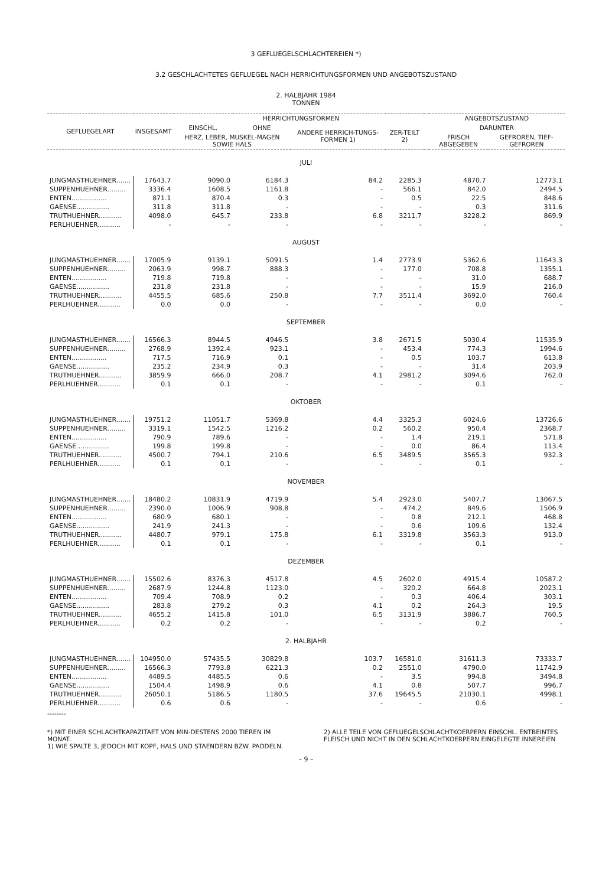3 GEFLUEGELSCHLACHTEREIEN *)
3.2 GESCHLACHTETES GEFLUEGEL NACH HERRICHTUNGSFORMEN UND ANGEBOTSZUSTAND
2. HALBJAHR 1984
TONNEN
| GEFLUEGELART | INSGESAMT | HERRICHTUNGSFORMEN | | | | | ANGEBOTSZUSTAND | |
| --- | --- | --- | --- | --- | --- | --- | --- | --- |
| | | EINSCHL. | OHNE | ANDERE HERRICH-TUNGS-FORMEN 1) | ZER-TEILT 2) | | DARUNTER | |
| | | HERZ, LEBER, MUSKEL-MAGEN SOWIE HALS | | | | | FRISCH ABGEGEBEN | GEFROREN, TIEF-GEFROREN |
| JULI | | | | | | | | |
| JUNGMASTHUEHNER....... | 17643.7 | 9090.0 | 6184.3 | 84.2 | 2285.3 | | 4870.7 | 12773.1 |
| SUPPENHUEHNER......... | 3336.4 | 1608.5 | 1161.8 | - | 566.1 | | 842.0 | 2494.5 |
| ENTEN................. | 871.1 | 870.4 | 0.3 | - | 0.5 | | 22.5 | 848.6 |
| GAENSE................ | 311.8 | 311.8 | - | - | - | | 0.3 | 311.6 |
| TRUTHUEHNER........... | 4098.0 | 645.7 | 233.8 | 6.8 | 3211.7 | | 3228.2 | 869.9 |
| PERLHUEHNER........... | - | - | - | - | - | | - | - |
| AUGUST | | | | | | | | |
| JUNGMASTHUEHNER....... | 17005.9 | 9139.1 | 5091.5 | 1.4 | 2773.9 | | 5362.6 | 11643.3 |
| SUPPENHUEHNER......... | 2063.9 | 998.7 | 888.3 | - | 177.0 | | 708.8 | 1355.1 |
| ENTEN................. | 719.8 | 719.8 | - | - | - | | 31.0 | 688.7 |
| GAENSE................ | 231.8 | 231.8 | - | - | - | | 15.9 | 216.0 |
| TRUTHUEHNER........... | 4455.5 | 685.6 | 250.8 | 7.7 | 3511.4 | | 3692.0 | 760.4 |
| PERLHUEHNER........... | 0.0 | 0.0 | - | - | - | | 0.0 | - |
| SEPTEMBER | | | | | | | | |
| JUNGMASTHUEHNER....... | 16566.3 | 8944.5 | 4946.5 | 3.8 | 2671.5 | | 5030.4 | 11535.9 |
| SUPPENHUEHNER......... | 2768.9 | 1392.4 | 923.1 | - | 453.4 | | 774.3 | 1994.6 |
| ENTEN................. | 717.5 | 716.9 | 0.1 | - | 0.5 | | 103.7 | 613.8 |
| GAENSE................ | 235.2 | 234.9 | 0.3 | - | - | | 31.4 | 203.9 |
| TRUTHUEHNER........... | 3859.9 | 666.0 | 208.7 | 4.1 | 2981.2 | | 3094.6 | 762.0 |
| PERLHUEHNER........... | 0.1 | 0.1 | - | - | - | | 0.1 | - |
| OKTOBER | | | | | | | | |
| JUNGMASTHUEHNER....... | 19751.2 | 11051.7 | 5369.8 | 4.4 | 3325.3 | | 6024.6 | 13726.6 |
| SUPPENHUEHNER......... | 3319.1 | 1542.5 | 1216.2 | 0.2 | 560.2 | | 950.4 | 2368.7 |
| ENTEN................. | 790.9 | 789.6 | - | - | 1.4 | | 219.1 | 571.8 |
| GAENSE................ | 199.8 | 199.8 | - | - | 0.0 | | 86.4 | 113.4 |
| TRUTHUEHNER........... | 4500.7 | 794.1 | 210.6 | 6.5 | 3489.5 | | 3565.3 | 932.3 |
| PERLHUEHNER........... | 0.1 | 0.1 | - | - | - | | 0.1 | - |
| NOVEMBER | | | | | | | | |
| JUNGMASTHUEHNER....... | 18480.2 | 10831.9 | 4719.9 | 5.4 | 2923.0 | | 5407.7 | 13067.5 |
| SUPPENHUEHNER......... | 2390.0 | 1006.9 | 908.8 | - | 474.2 | | 849.6 | 1506.9 |
| ENTEN................. | 680.9 | 680.1 | - | - | 0.8 | | 212.1 | 468.8 |
| GAENSE................ | 241.9 | 241.3 | - | - | 0.6 | | 109.6 | 132.4 |
| TRUTHUEHNER........... | 4480.7 | 979.1 | 175.8 | 6.1 | 3319.8 | | 3563.3 | 913.0 |
| PERLHUEHNER........... | 0.1 | 0.1 | - | - | - | | 0.1 | - |
| DEZEMBER | | | | | | | | |
| JUNGMASTHUEHNER....... | 15502.6 | 8376.3 | 4517.8 | 4.5 | 2602.0 | | 4915.4 | 10587.2 |
| SUPPENHUEHNER......... | 2687.9 | 1244.8 | 1123.0 | - | 320.2 | | 664.8 | 2023.1 |
| ENTEN................. | 709.4 | 708.9 | 0.2 | - | 0.3 | | 406.4 | 303.1 |
| GAENSE................ | 283.8 | 279.2 | 0.3 | 4.1 | 0.2 | | 264.3 | 19.5 |
| TRUTHUEHNER........... | 4655.2 | 1415.8 | 101.0 | 6.5 | 3131.9 | | 3886.7 | 760.5 |
| PERLHUEHNER........... | 0.2 | 0.2 | - | - | - | | 0.2 | - |
| 2. HALBJAHR | | | | | | | | |
| JUNGMASTHUEHNER....... | 104950.0 | 57435.5 | 30829.8 | 103.7 | 16581.0 | | 31611.3 | 73333.7 |
| SUPPENHUEHNER......... | 16566.3 | 7793.8 | 6221.3 | 0.2 | 2551.0 | | 4790.0 | 11742.9 |
| ENTEN................. | 4489.5 | 4485.5 | 0.6 | - | 3.5 | | 994.8 | 3494.8 |
| GAENSE................ | 1504.4 | 1498.9 | 0.6 | 4.1 | 0.8 | | 507.7 | 996.7 |
| TRUTHUEHNER........... | 26050.1 | 5186.5 | 1180.5 | 37.6 | 19645.5 | | 21030.1 | 4998.1 |
| PERLHUEHNER........... | 0.6 | 0.6 | - | - | - | | 0.6 | - |
--------
*) MIT EINER SCHLACHTKAPAZITAET VON MIN-DESTENS 2000 TIEREN IM MONAT.
1) WIE SPALTE 3, JEDOCH MIT KOPF, HALS UND STAENDERN BZW. PADDELN.
2) ALLE TEILE VON GEFLUEGELSCHLACHTKOERPERN EINSCHL. ENTBEINTES FLEISCH UND NICHT IN DEN SCHLACHTKOERPERN EINGELEGTE INNEREIEN
– 9 –